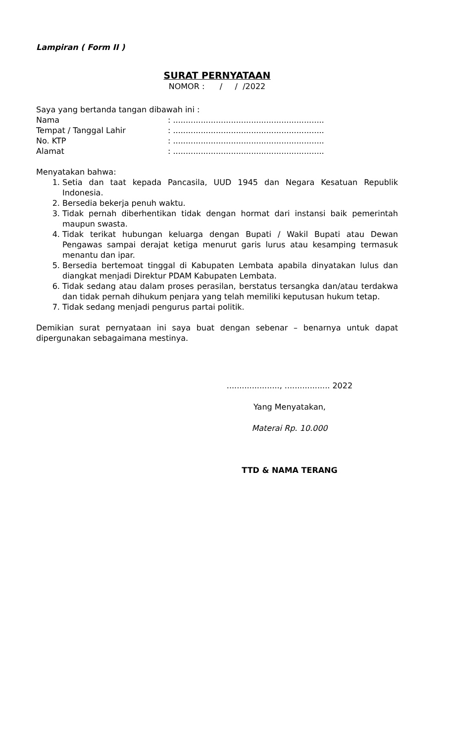Lampiran ( Form II )
SURAT PERNYATAAN
NOMOR : / / /2022
Saya yang bertanda tangan dibawah ini :
| Nama | : ............................................................ |
| Tempat / Tanggal Lahir | : ............................................................ |
| No. KTP | : ............................................................ |
| Alamat | : ............................................................ |
Menyatakan bahwa:
1. Setia dan taat kepada Pancasila, UUD 1945 dan Negara Kesatuan Republik Indonesia.
2. Bersedia bekerja penuh waktu.
3. Tidak pernah diberhentikan tidak dengan hormat dari instansi baik pemerintah maupun swasta.
4. Tidak terikat hubungan keluarga dengan Bupati / Wakil Bupati atau Dewan Pengawas sampai derajat ketiga menurut garis lurus atau kesamping termasuk menantu dan ipar.
5. Bersedia bertemoat tinggal di Kabupaten Lembata apabila dinyatakan lulus dan diangkat menjadi Direktur PDAM Kabupaten Lembata.
6. Tidak sedang atau dalam proses perasilan, berstatus tersangka dan/atau terdakwa dan tidak pernah dihukum penjara yang telah memiliki keputusan hukum tetap.
7. Tidak sedang menjadi pengurus partai politik.
Demikian surat pernyataan ini saya buat dengan sebenar – benarnya untuk dapat dipergunakan sebagaimana mestinya.
....................., .................. 2022
Yang Menyatakan,
Materai Rp. 10.000
TTD & NAMA TERANG